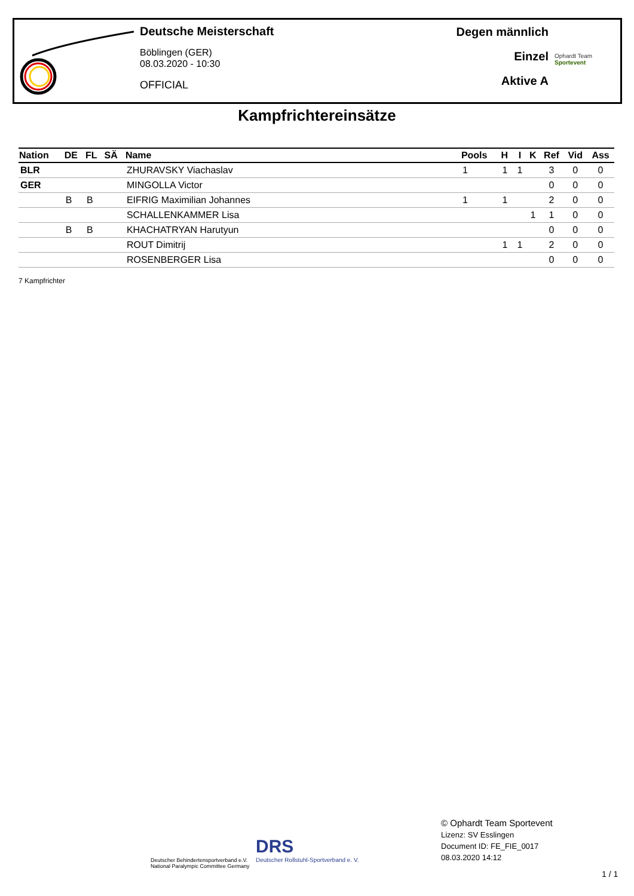Deutsche Meisterschaft
Böblingen (GER)
08.03.2020 - 10:30
OFFICIAL
Degen männlich
Einzel
Aktive A
Ophardt Team
Sportevent
Kampfrichtereinsätze
| Nation | DE | FL | SÄ | Name | Pools | H | I | K | Ref | Vid | Ass |
| --- | --- | --- | --- | --- | --- | --- | --- | --- | --- | --- | --- |
| BLR | | | | ZHURAVSKY Viachaslav | 1 | 1 | 1 | | 3 | 0 | 0 |
| GER | | | | MINGOLLA Victor | | | | | 0 | 0 | 0 |
| | B | B | | EIFRIG Maximilian Johannes | 1 | 1 | | | 2 | 0 | 0 |
| | | | | SCHALLENKAMMER Lisa | | | | 1 | 1 | 0 | 0 |
| | B | B | | KHACHATRYAN Harutyun | | | | | 0 | 0 | 0 |
| | | | | ROUT Dimitrij | | 1 | 1 | | 2 | 0 | 0 |
| | | | | ROSENBERGER Lisa | | | | | 0 | 0 | 0 |
7 Kampfrichter
Deutscher Behindertensportverband e.V.
National Paralympic Committee Germany
DRS
Deutscher Rollstuhl-Sportverband e. V.
© Ophardt Team Sportevent
Lizenz: SV Esslingen
Document ID: FE_FIE_0017
08.03.2020 14:12
1 / 1